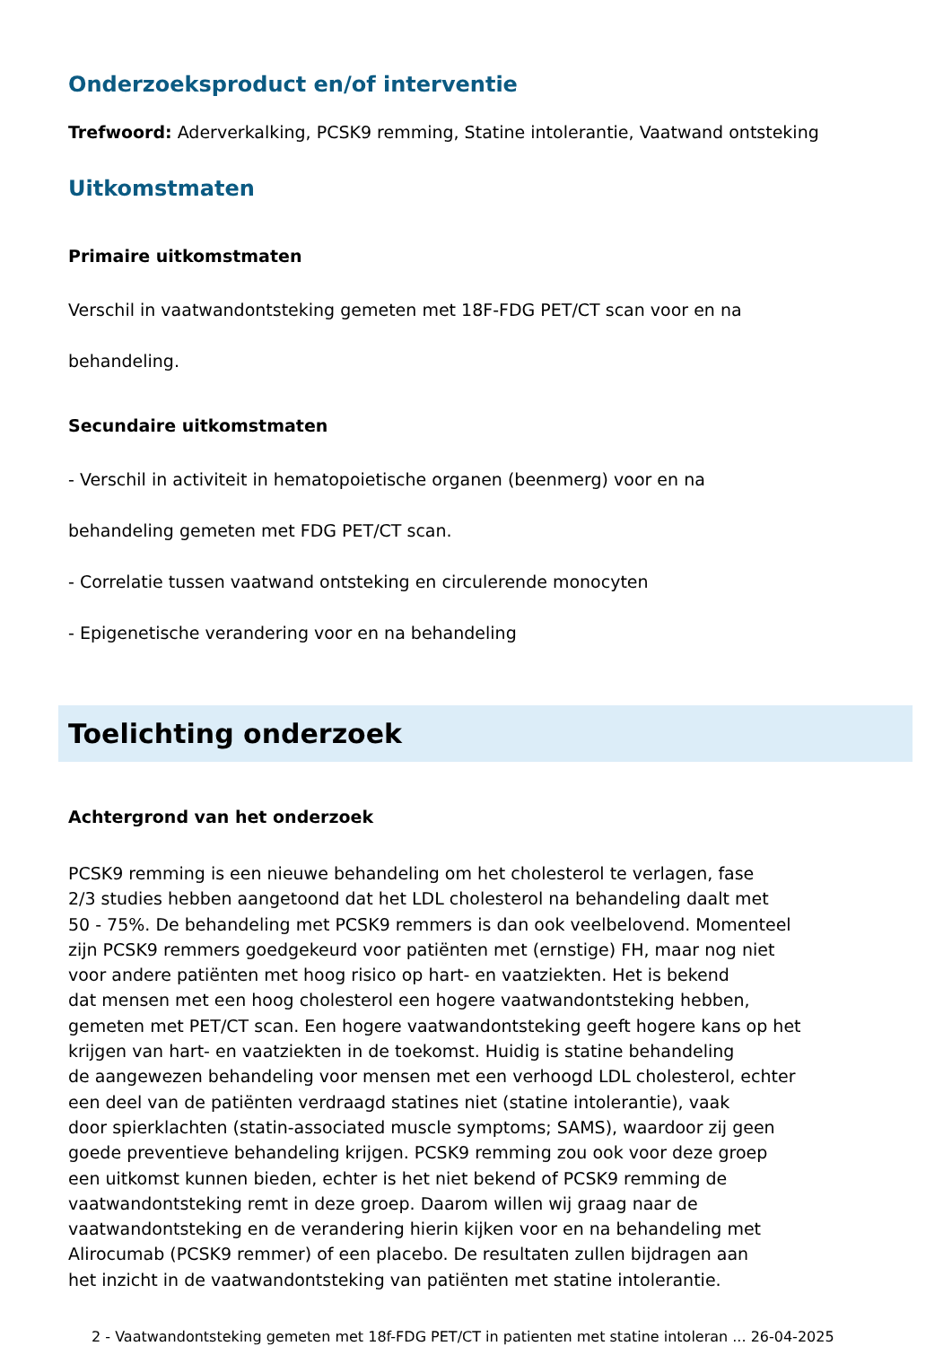Onderzoeksproduct en/of interventie
Trefwoord: Aderverkalking, PCSK9 remming, Statine intolerantie, Vaatwand ontsteking
Uitkomstmaten
Primaire uitkomstmaten
Verschil in vaatwandontsteking gemeten met 18F-FDG PET/CT scan voor en na
behandeling.
Secundaire uitkomstmaten
- Verschil in activiteit in hematopoietische organen (beenmerg) voor en na
behandeling gemeten met FDG PET/CT scan.
- Correlatie tussen vaatwand ontsteking en circulerende monocyten
- Epigenetische verandering voor en na behandeling
Toelichting onderzoek
Achtergrond van het onderzoek
PCSK9 remming is een nieuwe behandeling om het cholesterol te verlagen, fase
2/3 studies hebben aangetoond dat het LDL cholesterol na behandeling daalt met
50 - 75%. De behandeling met PCSK9 remmers is dan ook veelbelovend. Momenteel
zijn PCSK9 remmers goedgekeurd voor patiënten met (ernstige) FH, maar nog niet
voor andere patiënten met hoog risico op hart- en vaatziekten. Het is bekend
dat mensen met een hoog cholesterol een hogere vaatwandontsteking hebben,
gemeten met PET/CT scan. Een hogere vaatwandontsteking geeft hogere kans op het
krijgen van hart- en vaatziekten in de toekomst. Huidig is statine behandeling
de aangewezen behandeling voor mensen met een verhoogd LDL cholesterol, echter
een deel van de patiënten verdraagd statines niet (statine intolerantie), vaak
door spierklachten (statin-associated muscle symptoms; SAMS), waardoor zij geen
goede preventieve behandeling krijgen. PCSK9 remming zou ook voor deze groep
een uitkomst kunnen bieden, echter is het niet bekend of PCSK9 remming de
vaatwandontsteking remt in deze groep. Daarom willen wij graag naar de
vaatwandontsteking en de verandering hierin kijken voor en na behandeling met
Alirocumab (PCSK9 remmer) of een placebo. De resultaten zullen bijdragen aan
het inzicht in de vaatwandontsteking van patiënten met statine intolerantie.
2 - Vaatwandontsteking gemeten met 18f-FDG PET/CT in patienten met statine intoleran ... 26-04-2025